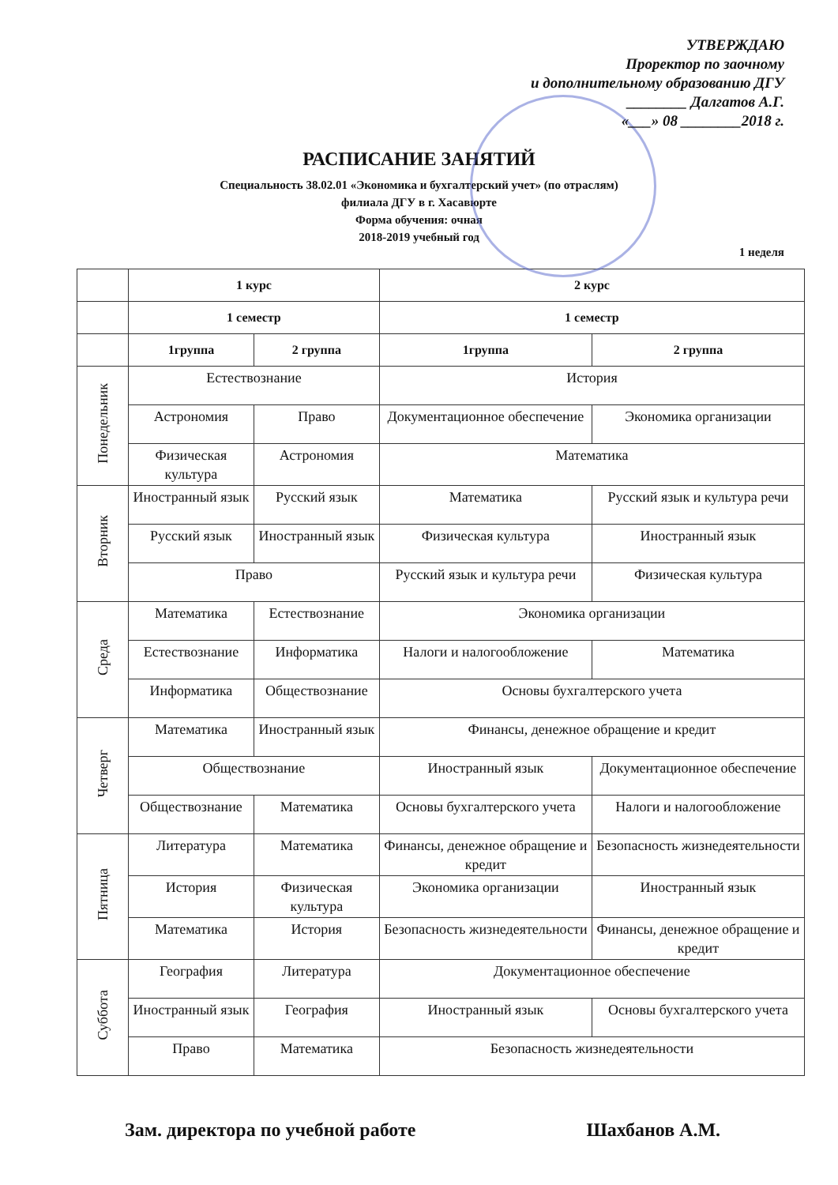УТВЕРЖДАЮ
Проректор по заочному
и дополнительному образованию ДГУ
________ Далгатов А.Г.
«___» 08 ________2018 г.
РАСПИСАНИЕ ЗАНЯТИЙ
Специальность 38.02.01 «Экономика и бухгалтерский учет» (по отраслям)
филиала ДГУ в г. Хасавюрте
Форма обучения: очная
2018-2019 учебный год
1 неделя
| | 1 курс | | 2 курс | |
| --- | --- | --- | --- | --- |
| | 1 семестр | | 1 семестр | |
| | 1группа | 2 группа | 1группа | 2 группа |
| Понедельник | Естествознание | | История | |
| | Астрономия | Право | Документационное обеспечение | Экономика организации |
| | Физическая культура | Астрономия | Математика | |
| Вторник | Иностранный язык | Русский язык | Математика | Русский язык и культура речи |
| | Русский язык | Иностранный язык | Физическая культура | Иностранный язык |
| | Право | | Русский язык и культура речи | Физическая культура |
| Среда | Математика | Естествознание | Экономика организации | |
| | Естествознание | Информатика | Налоги и налогообложение | Математика |
| | Информатика | Обществознание | Основы бухгалтерского учета | |
| Четверг | Математика | Иностранный язык | Финансы, денежное обращение и кредит | |
| | Обществознание | | Иностранный язык | Документационное обеспечение |
| | Обществознание | Математика | Основы бухгалтерского учета | Налоги и налогообложение |
| Пятница | Литература | Математика | Финансы, денежное обращение и кредит | Безопасность жизнедеятельности |
| | История | Физическая культура | Экономика организации | Иностранный язык |
| | Математика | История | Безопасность жизнедеятельности | Финансы, денежное обращение и кредит |
| Суббота | География | Литература | Документационное обеспечение | |
| | Иностранный язык | География | Иностранный язык | Основы бухгалтерского учета |
| | Право | Математика | Безопасность жизнедеятельности | |
Зам. директора по учебной работе Шахбанов А.М.